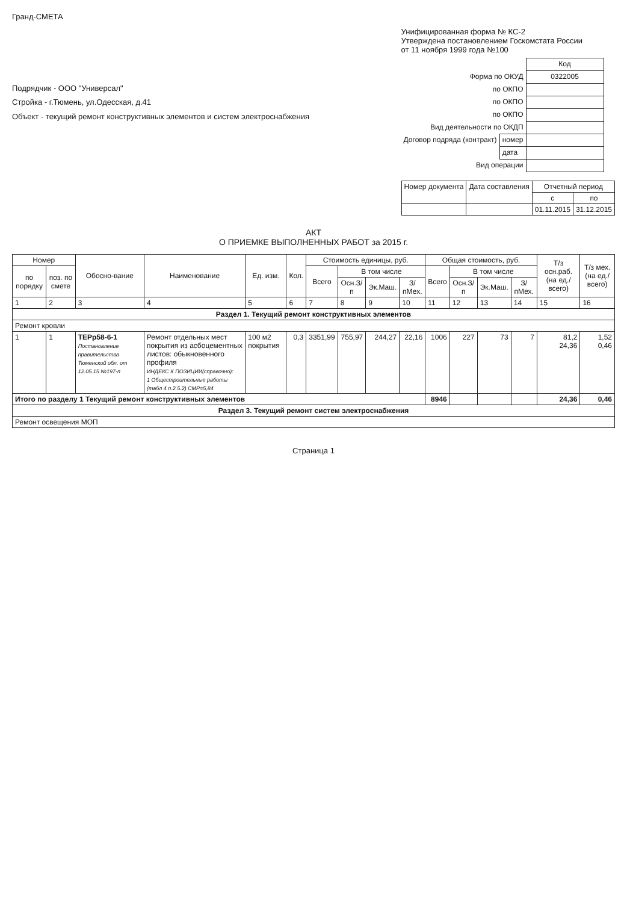Гранд-СМЕТА
Подрядчик - ООО "Универсал"
Стройка - г.Тюмень, ул.Одесская, д.41
Объект - текущий ремонт конструктивных элементов и систем электроснабжения
Унифицированная форма № КС-2
Утверждена постановлением Госкомстата России
от 11 ноября 1999 года №100
| | | Код |
| Форма по ОКУД | | 0322005 |
| по ОКПО | | |
| по ОКПО | | |
| по ОКПО | | |
| Вид деятельности по ОКДП | | |
| Договор подряда (контракт) | номер | |
| | дата | |
| Вид операции | | |
| Номер документа | Дата составления | Отчетный период | |
| --- | --- | --- | --- |
| | | с | по |
| | | 01.11.2015 | 31.12.2015 |
АКТ
О ПРИЕМКЕ ВЫПОЛНЕННЫХ РАБОТ за 2015 г.
| Номер | | Обосно-вание | Наименование | Ед. изм. | Кол. | Стоимость единицы, руб. | | | | Общая стоимость, руб. | | | | Т/з осн.раб. (на ед./ всего) | Т/з мех. (на ед./ всего) |
| --- | --- | --- | --- | --- | --- | --- | --- | --- | --- | --- | --- | --- | --- | --- | --- |
| по порядку | поз. по смете | | | | | Всего | В том числе | | | Всего | В том числе | | | | |
| | | | | | | | Осн.З/п | Эк.Маш. | З/пМех. | | Осн.З/п | Эк.Маш. | З/пМех. | | |
| 1 | 2 | 3 | 4 | 5 | 6 | 7 | 8 | 9 | 10 | 11 | 12 | 13 | 14 | 15 | 16 |
| Раздел 1. Текущий ремонт конструктивных элементов | | | | | | | | | | | | | | | |
| Ремонт кровли | | | | | | | | | | | | | | | |
| 1 | 1 | ТЕРр58-6-1 Постановление правительства Тюменской обл. от 12.05.15 №197-п | Ремонт отдельных мест покрытия из асбоцементных листов: обыкновенного профиля ИНДЕКС К ПОЗИЦИИ(справочно): 1 Общестроительные работы (табл 4 п.2.5.2) СМР=5,84 | 100 м2 покрытия | 0,3 | 3351,99 | 755,97 | 244,27 | 22,16 | 1006 | 227 | 73 | 7 | 81,2 24,36 | 1,52 0,46 |
| Итого по разделу 1 Текущий ремонт конструктивных элементов | | | | | | | | | | 8946 | | | | 24,36 | 0,46 |
| Раздел 3. Текущий ремонт систем электроснабжения | | | | | | | | | | | | | | | |
| Ремонт освещения МОП | | | | | | | | | | | | | | | |
Страница 1